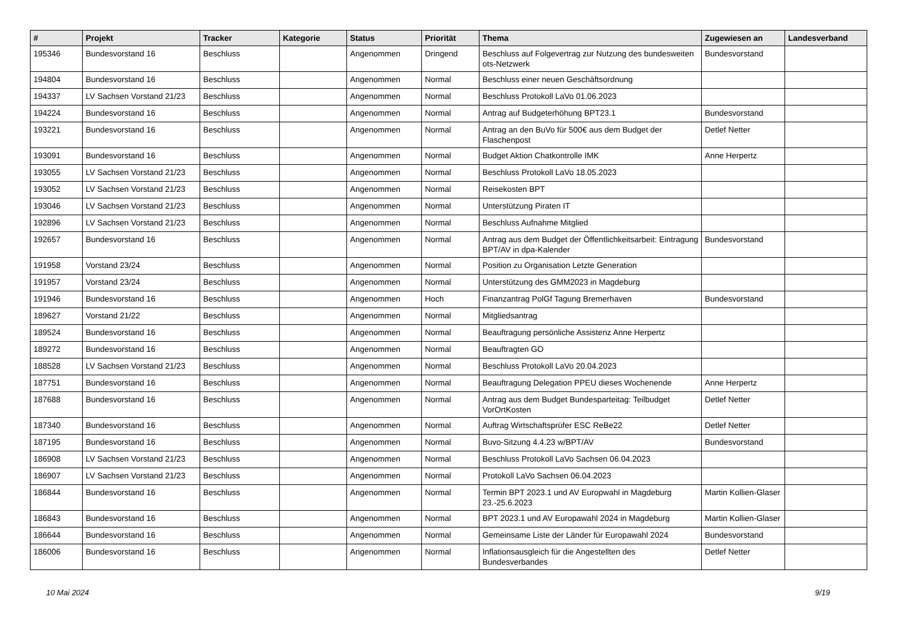| # | Projekt | Tracker | Kategorie | Status | Priorität | Thema | Zugewiesen an | Landesverband |
| --- | --- | --- | --- | --- | --- | --- | --- | --- |
| 195346 | Bundesvorstand 16 | Beschluss | | Angenommen | Dringend | Beschluss auf Folgevertrag zur Nutzung des bundesweiten ots-Netzwerk | Bundesvorstand | |
| 194804 | Bundesvorstand 16 | Beschluss | | Angenommen | Normal | Beschluss einer neuen Geschäftsordnung | | |
| 194337 | LV Sachsen Vorstand 21/23 | Beschluss | | Angenommen | Normal | Beschluss Protokoll LaVo 01.06.2023 | | |
| 194224 | Bundesvorstand 16 | Beschluss | | Angenommen | Normal | Antrag auf Budgeterhöhung BPT23.1 | Bundesvorstand | |
| 193221 | Bundesvorstand 16 | Beschluss | | Angenommen | Normal | Antrag an den BuVo für 500€ aus dem Budget der Flaschenpost | Detlef Netter | |
| 193091 | Bundesvorstand 16 | Beschluss | | Angenommen | Normal | Budget Aktion Chatkontrolle IMK | Anne Herpertz | |
| 193055 | LV Sachsen Vorstand 21/23 | Beschluss | | Angenommen | Normal | Beschluss Protokoll LaVo 18.05.2023 | | |
| 193052 | LV Sachsen Vorstand 21/23 | Beschluss | | Angenommen | Normal | Reisekosten BPT | | |
| 193046 | LV Sachsen Vorstand 21/23 | Beschluss | | Angenommen | Normal | Unterstützung Piraten IT | | |
| 192896 | LV Sachsen Vorstand 21/23 | Beschluss | | Angenommen | Normal | Beschluss Aufnahme Mitglied | | |
| 192657 | Bundesvorstand 16 | Beschluss | | Angenommen | Normal | Antrag aus dem Budget der Öffentlichkeitsarbeit: Eintragung BPT/AV in dpa-Kalender | Bundesvorstand | |
| 191958 | Vorstand 23/24 | Beschluss | | Angenommen | Normal | Position zu Organisation Letzte Generation | | |
| 191957 | Vorstand 23/24 | Beschluss | | Angenommen | Normal | Unterstützung des GMM2023 in Magdeburg | | |
| 191946 | Bundesvorstand 16 | Beschluss | | Angenommen | Hoch | Finanzantrag PolGf Tagung Bremerhaven | Bundesvorstand | |
| 189627 | Vorstand 21/22 | Beschluss | | Angenommen | Normal | Mitgliedsantrag | | |
| 189524 | Bundesvorstand 16 | Beschluss | | Angenommen | Normal | Beauftragung persönliche Assistenz Anne Herpertz | | |
| 189272 | Bundesvorstand 16 | Beschluss | | Angenommen | Normal | Beauftragten GO | | |
| 188528 | LV Sachsen Vorstand 21/23 | Beschluss | | Angenommen | Normal | Beschluss Protokoll LaVo 20.04.2023 | | |
| 187751 | Bundesvorstand 16 | Beschluss | | Angenommen | Normal | Beauftragung Delegation PPEU dieses Wochenende | Anne Herpertz | |
| 187688 | Bundesvorstand 16 | Beschluss | | Angenommen | Normal | Antrag aus dem Budget Bundesparteitag: Teilbudget VorOrtKosten | Detlef Netter | |
| 187340 | Bundesvorstand 16 | Beschluss | | Angenommen | Normal | Auftrag Wirtschaftsprüfer ESC ReBe22 | Detlef Netter | |
| 187195 | Bundesvorstand 16 | Beschluss | | Angenommen | Normal | Buvo-Sitzung 4.4.23 w/BPT/AV | Bundesvorstand | |
| 186908 | LV Sachsen Vorstand 21/23 | Beschluss | | Angenommen | Normal | Beschluss Protokoll LaVo Sachsen 06.04.2023 | | |
| 186907 | LV Sachsen Vorstand 21/23 | Beschluss | | Angenommen | Normal | Protokoll LaVo Sachsen 06.04.2023 | | |
| 186844 | Bundesvorstand 16 | Beschluss | | Angenommen | Normal | Termin BPT 2023.1 und AV Europwahl in Magdeburg 23.-25.6.2023 | Martin Kollien-Glaser | |
| 186843 | Bundesvorstand 16 | Beschluss | | Angenommen | Normal | BPT 2023.1 und AV Europawahl 2024 in Magdeburg | Martin Kollien-Glaser | |
| 186644 | Bundesvorstand 16 | Beschluss | | Angenommen | Normal | Gemeinsame Liste der Länder für Europawahl 2024 | Bundesvorstand | |
| 186006 | Bundesvorstand 16 | Beschluss | | Angenommen | Normal | Inflationsausgleich für die Angestellten des Bundesverbandes | Detlef Netter | |
10 Mai 2024 9/19